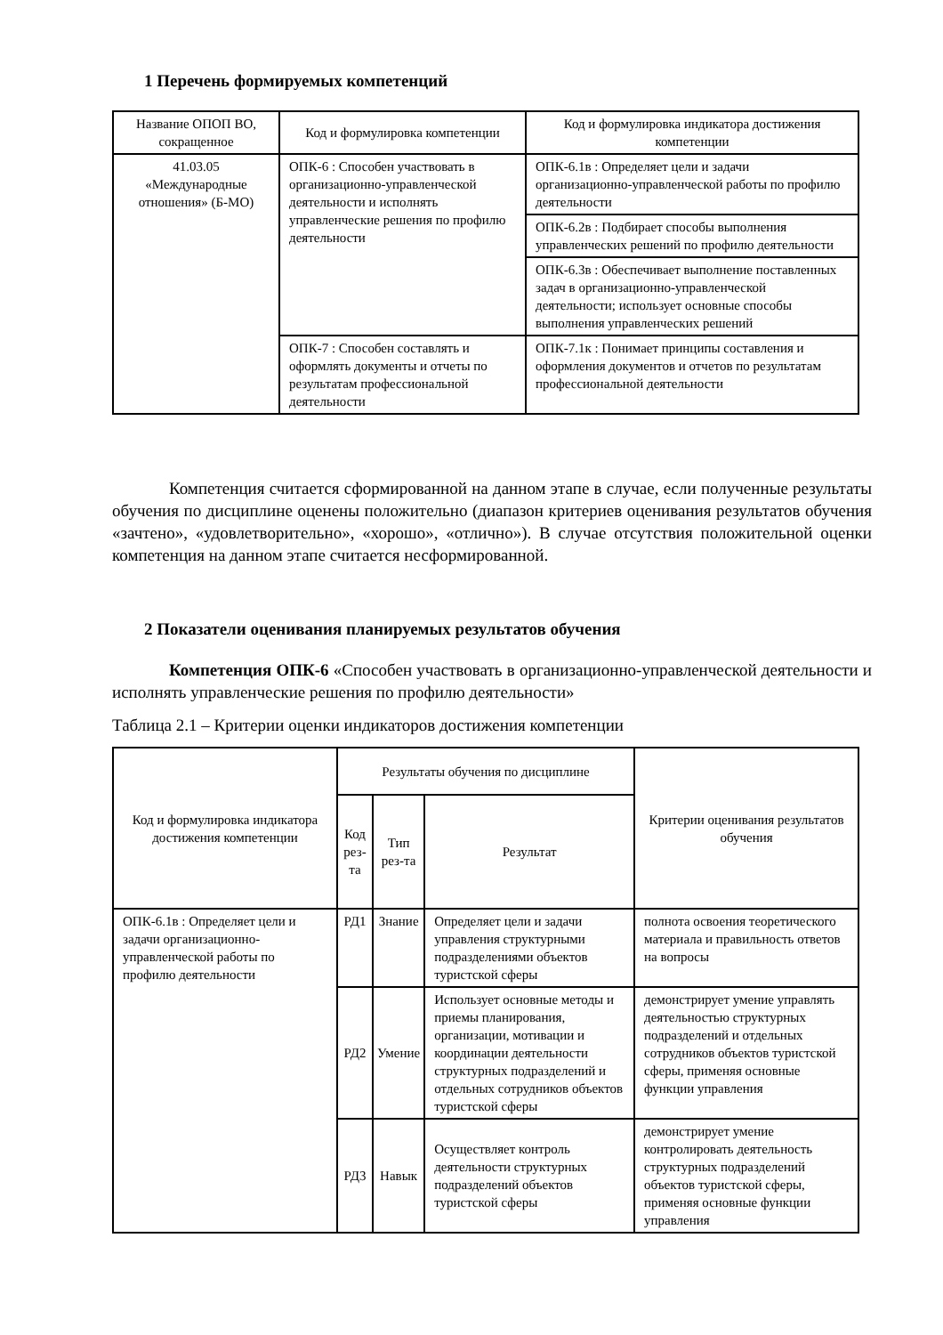1 Перечень формируемых компетенций
| Название ОПОП ВО, сокращенное | Код и формулировка компетенции | Код и формулировка индикатора достижения компетенции |
| --- | --- | --- |
| 41.03.05 «Международные отношения» (Б-МО) | ОПК-6 : Способен участвовать в организационно-управленческой деятельности и исполнять управленческие решения по профилю деятельности | ОПК-6.1в : Определяет цели и задачи организационно-управленческой работы по профилю деятельности |
| | | ОПК-6.2в : Подбирает способы выполнения управленческих решений по профилю деятельности |
| | | ОПК-6.3в : Обеспечивает выполнение поставленных задач в организационно-управленческой деятельности; использует основные способы выполнения управленческих решений |
| | ОПК-7 : Способен составлять и оформлять документы и отчеты по результатам профессиональной деятельности | ОПК-7.1к : Понимает принципы составления и оформления документов и отчетов по результатам профессиональной деятельности |
Компетенция считается сформированной на данном этапе в случае, если полученные результаты обучения по дисциплине оценены положительно (диапазон критериев оценивания результатов обучения «зачтено», «удовлетворительно», «хорошо», «отлично»). В случае отсутствия положительной оценки компетенция на данном этапе считается несформированной.
2 Показатели оценивания планируемых результатов обучения
Компетенция ОПК-6 «Способен участвовать в организационно-управленческой деятельности и исполнять управленческие решения по профилю деятельности»
Таблица 2.1 – Критерии оценки индикаторов достижения компетенции
| Код и формулировка индикатора достижения компетенции | Результаты обучения по дисциплине | | | Критерии оценивания результатов обучения |
| --- | --- | --- | --- | --- |
| | Код рез-та | Тип рез-та | Результат | |
| ОПК-6.1в : Определяет цели и задачи организационно-управленческой работы по профилю деятельности | РД1 | Знание | Определяет цели и задачи управления структурными подразделениями объектов туристской сферы | полнота освоения теоретического материала и правильность ответов на вопросы |
| | РД2 | Умение | Использует основные методы и приемы планирования, организации, мотивации и координации деятельности структурных подразделений и отдельных сотрудников объектов туристской сферы | демонстрирует умение управлять деятельностью структурных подразделений и отдельных сотрудников объектов туристской сферы, применяя основные функции управления |
| | РД3 | Навык | Осуществляет контроль деятельности структурных подразделений объектов туристской сферы | демонстрирует умение контролировать деятельность структурных подразделений объектов туристской сферы, применяя основные функции управления |